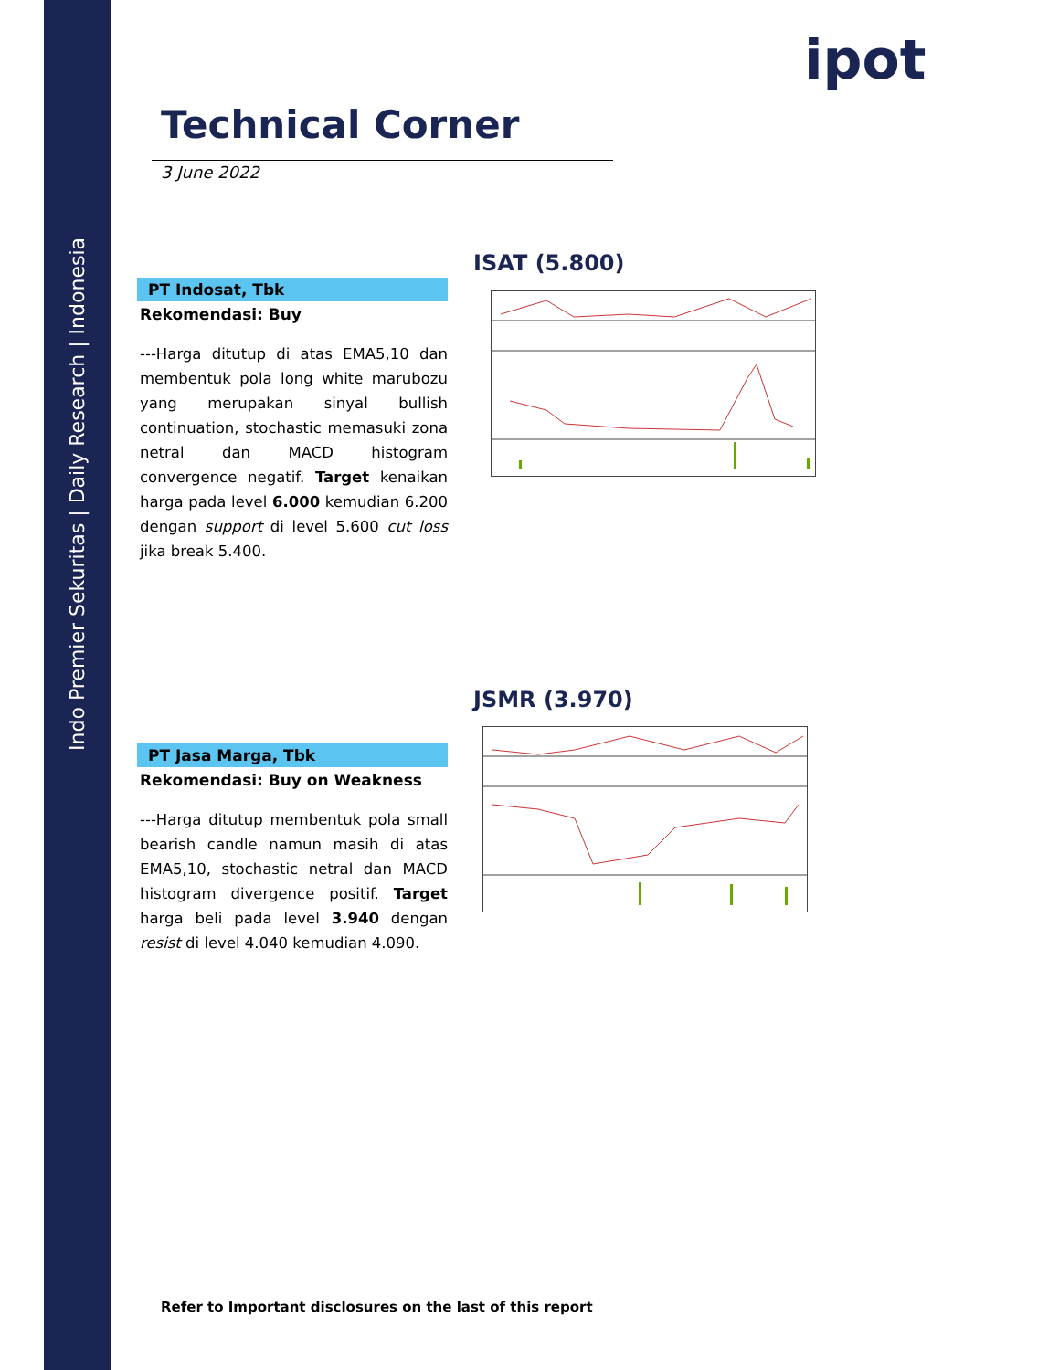Indo Premier Sekuritas | Daily Research | Indonesia
ipot
Technical Corner
3 June 2022
ISAT (5.800)
PT Indosat, Tbk
Rekomendasi: Buy
---Harga ditutup di atas EMA5,10 dan membentuk pola long white marubozu yang merupakan sinyal bullish continuation, stochastic memasuki zona netral dan MACD histogram convergence negatif. Target kenaikan harga pada level 6.000 kemudian 6.200 dengan support di level 5.600 cut loss jika break 5.400.
JSMR (3.970)
PT Jasa Marga, Tbk
Rekomendasi: Buy on Weakness
---Harga ditutup membentuk pola small bearish candle namun masih di atas EMA5,10, stochastic netral dan MACD histogram divergence positif. Target harga beli pada level 3.940 dengan resist di level 4.040 kemudian 4.090.
Refer to Important disclosures on the last of this report